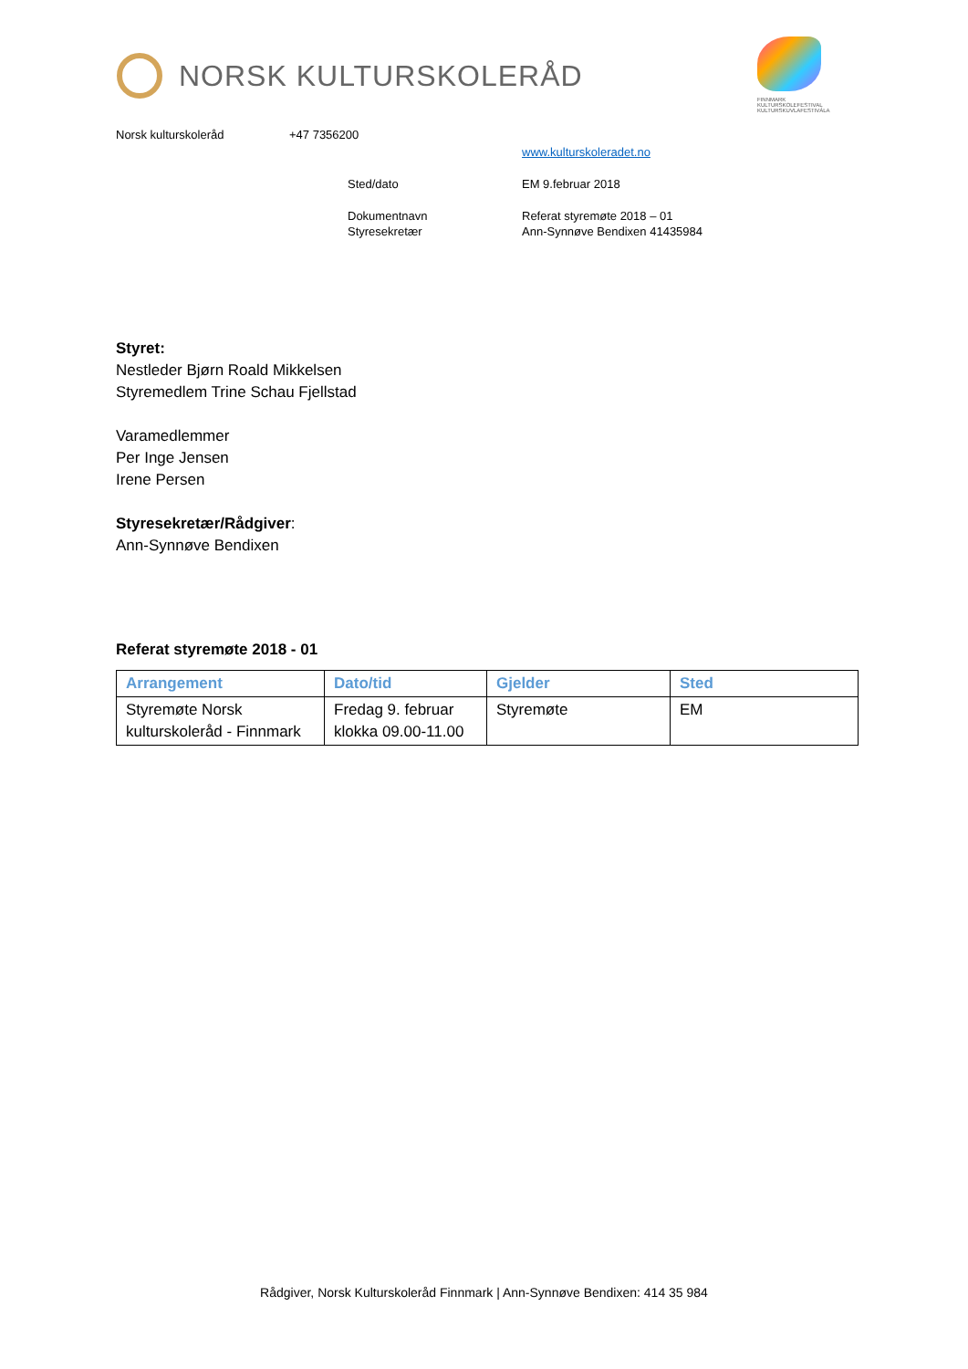NORSK KULTURSKOLERÅD
FINNMARK KULTURSKOLEFESTIVAL KULTURSKUVLAFESTIVÁLA
Norsk kulturskoleråd +47 7356200
www.kulturskoleradet.no
Sted/dato EM 9.februar 2018
Dokumentnavn Referat styremøte 2018 – 01
Styresekretær Ann-Synnøve Bendixen 41435984
Styret:
Nestleder Bjørn Roald Mikkelsen
Styremedlem Trine Schau Fjellstad
Varamedlemmer
Per Inge Jensen
Irene Persen
Styresekretær/Rådgiver:
Ann-Synnøve Bendixen
Referat styremøte 2018 - 01
| Arrangement | Dato/tid | Gjelder | Sted |
| --- | --- | --- | --- |
| Styremøte Norsk kulturskoleråd - Finnmark | Fredag 9. februar klokka 09.00-11.00 | Styremøte | EM |
Rådgiver, Norsk Kulturskoleråd Finnmark | Ann-Synnøve Bendixen: 414 35 984